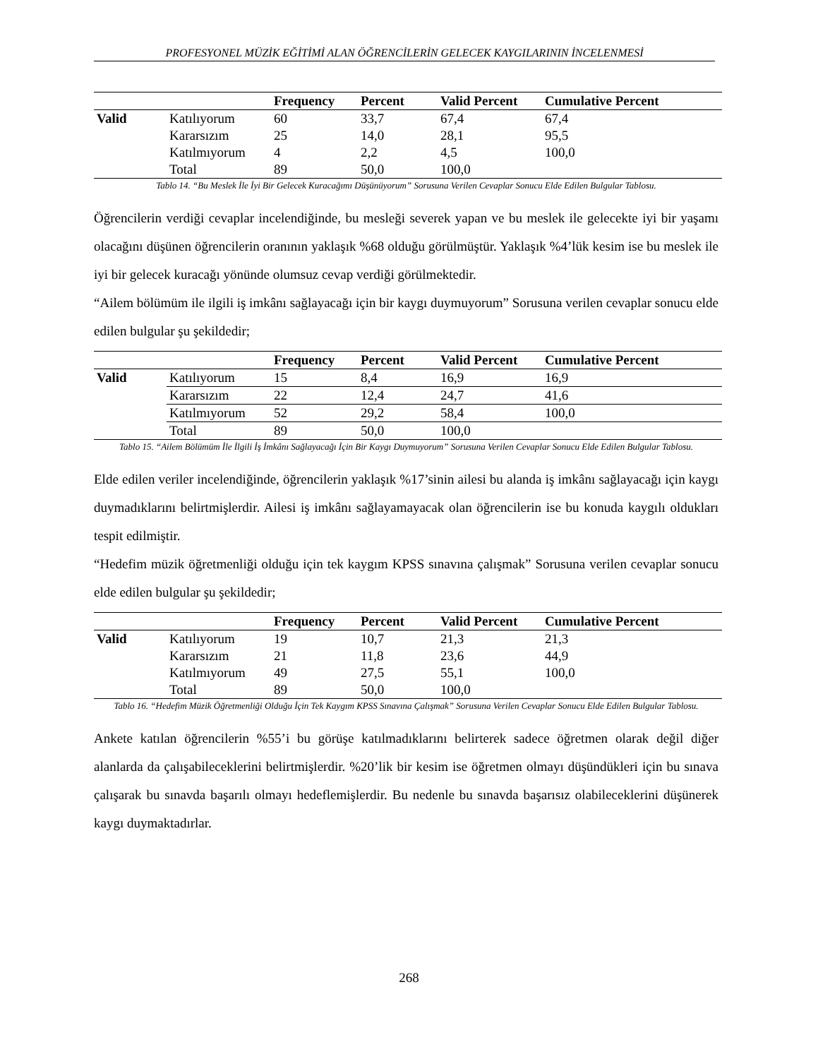PROFESYONEL MÜZİK EĞİTİMİ ALAN ÖĞRENCİLERİN GELECEK KAYGILARININ İNCELENMESİ
| | | Frequency | Percent | Valid Percent | Cumulative Percent |
| --- | --- | --- | --- | --- | --- |
| Valid | Katılıyorum | 60 | 33,7 | 67,4 | 67,4 |
| | Kararsızım | 25 | 14,0 | 28,1 | 95,5 |
| | Katılmıyorum | 4 | 2,2 | 4,5 | 100,0 |
| | Total | 89 | 50,0 | 100,0 | |
Tablo 14. “Bu Meslek İle İyi Bir Gelecek Kuracağımı Düşünüyorum” Sorusuna Verilen Cevaplar Sonucu Elde Edilen Bulgular Tablosu.
Öğrencilerin verdiği cevaplar incelendiğinde, bu mesleği severek yapan ve bu meslek ile gelecekte iyi bir yaşamı olacağını düşünen öğrencilerin oranının yaklaşık %68 olduğu görülmüştür. Yaklaşık %4’lük kesim ise bu meslek ile iyi bir gelecek kuracağı yönünde olumsuz cevap verdiği görülmektedir.
“Ailem bölümüm ile ilgili iş imkânı sağlayacağı için bir kaygı duymuyorum” Sorusuna verilen cevaplar sonucu elde edilen bulgular şu şekildedir;
| | | Frequency | Percent | Valid Percent | Cumulative Percent |
| --- | --- | --- | --- | --- | --- |
| Valid | Katılıyorum | 15 | 8,4 | 16,9 | 16,9 |
| | Kararsızım | 22 | 12,4 | 24,7 | 41,6 |
| | Katılmıyorum | 52 | 29,2 | 58,4 | 100,0 |
| | Total | 89 | 50,0 | 100,0 | |
Tablo 15. “Ailem Bölümüm İle İlgili İş İmkânı Sağlayacağı İçin Bir Kaygı Duymuyorum” Sorusuna Verilen Cevaplar Sonucu Elde Edilen Bulgular Tablosu.
Elde edilen veriler incelendiğinde, öğrencilerin yaklaşık %17’sinin ailesi bu alanda iş imkânı sağlayacağı için kaygı duymadıklarını belirtmişlerdir. Ailesi iş imkânı sağlayamayacak olan öğrencilerin ise bu konuda kaygılı oldukları tespit edilmiştir.
“Hedefim müzik öğretmenliği olduğu için tek kaygım KPSS sınavına çalışmak” Sorusuna verilen cevaplar sonucu elde edilen bulgular şu şekildedir;
| | | Frequency | Percent | Valid Percent | Cumulative Percent |
| --- | --- | --- | --- | --- | --- |
| Valid | Katılıyorum | 19 | 10,7 | 21,3 | 21,3 |
| | Kararsızım | 21 | 11,8 | 23,6 | 44,9 |
| | Katılmıyorum | 49 | 27,5 | 55,1 | 100,0 |
| | Total | 89 | 50,0 | 100,0 | |
Tablo 16. “Hedefim Müzik Öğretmenliği Olduğu İçin Tek Kaygım KPSS Sınavına Çalışmak” Sorusuna Verilen Cevaplar Sonucu Elde Edilen Bulgular Tablosu.
Ankete katılan öğrencilerin %55’i bu görüşe katılmadıklarını belirterek sadece öğretmen olarak değil diğer alanlarda da çalışabileceklerini belirtmişlerdir. %20’lik bir kesim ise öğretmen olmayı düşündükleri için bu sınava çalışarak bu sınavda başarılı olmayı hedeflemişlerdir. Bu nedenle bu sınavda başarısız olabileceklerini düşünerek kaygı duymaktadırlar.
268